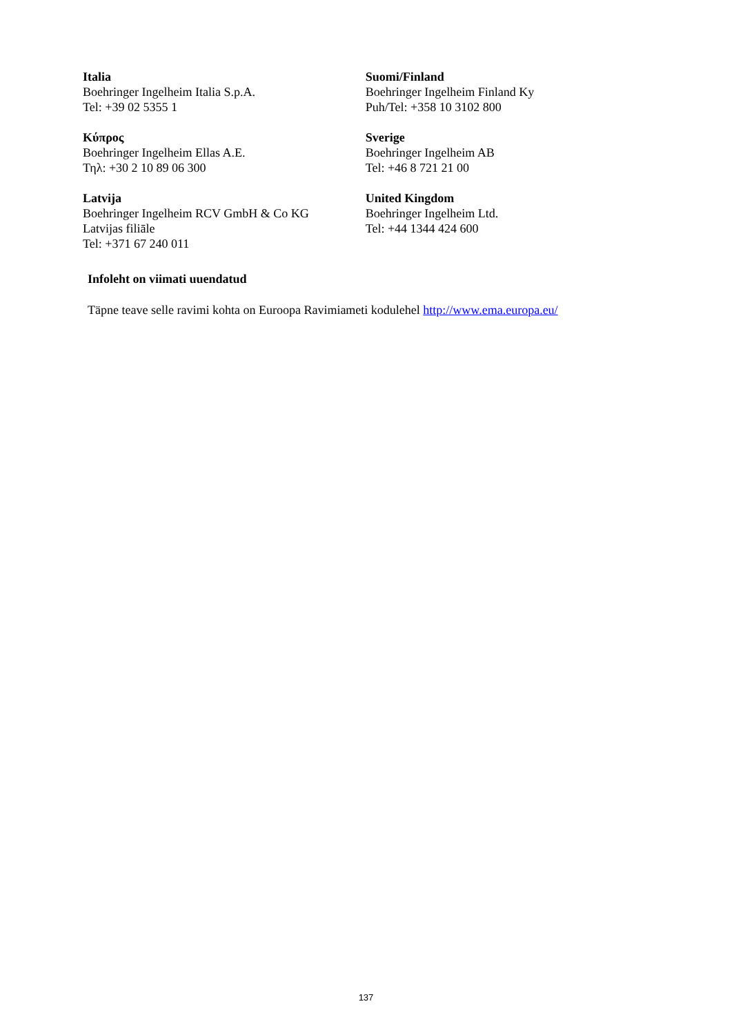| Italia Boehringer Ingelheim Italia S.p.A. Tel: +39 02 5355 1 | Suomi/Finland Boehringer Ingelheim Finland Ky Puh/Tel: +358 10 3102 800 |
| Κύπρος Boehringer Ingelheim Ellas A.E. Τηλ: +30 2 10 89 06 300 | Sverige Boehringer Ingelheim AB Tel: +46 8 721 21 00 |
| Latvija Boehringer Ingelheim RCV GmbH & Co KG Latvijas filiāle Tel: +371 67 240 011 | United Kingdom Boehringer Ingelheim Ltd. Tel: +44 1344 424 600 |
Infoleht on viimati uuendatud
Täpne teave selle ravimi kohta on Euroopa Ravimiameti kodulehel http://www.ema.europa.eu/
137